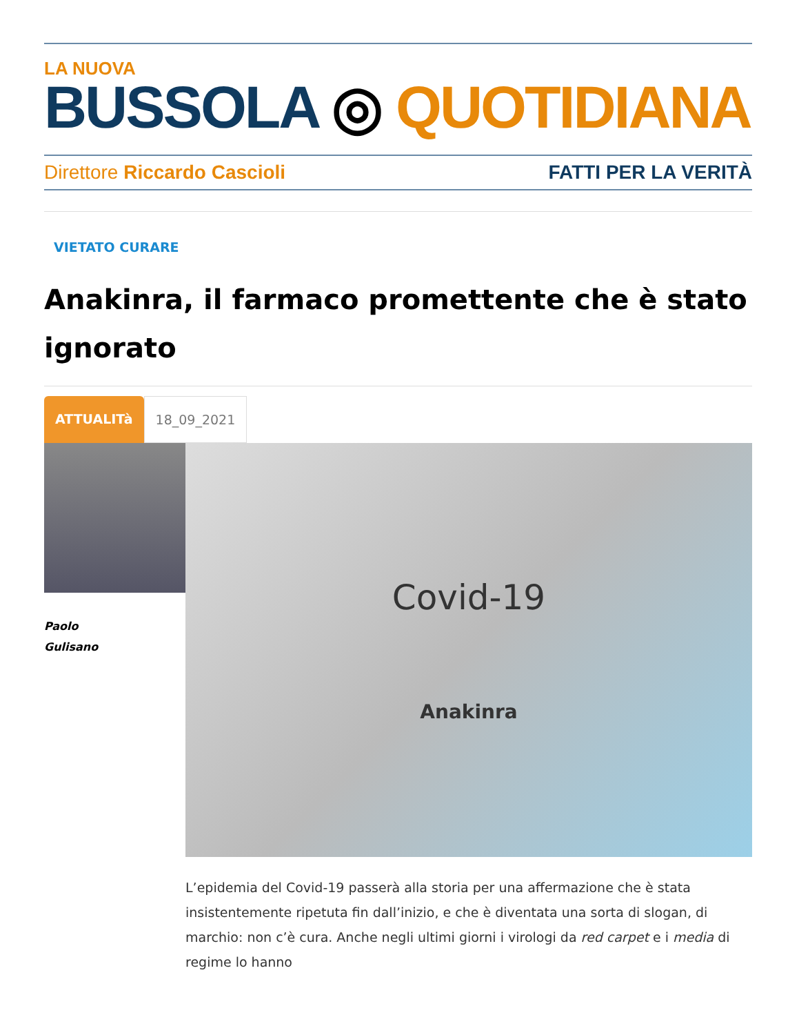LA NUOVA
BUSSOLA ◎ QUOTIDIANA
Direttore Riccardo Cascioli FATTI PER LA VERITÀ
VIETATO CURARE
Anakinra, il farmaco promettente che è stato ignorato
ATTUALITà 18_09_2021
Paolo
Gulisano
Covid-19
Anakinra
L’epidemia del Covid-19 passerà alla storia per una affermazione che è stata insistentemente ripetuta fin dall’inizio, e che è diventata una sorta di slogan, di marchio: non c’è cura. Anche negli ultimi giorni i virologi da red carpet e i media di regime lo hanno